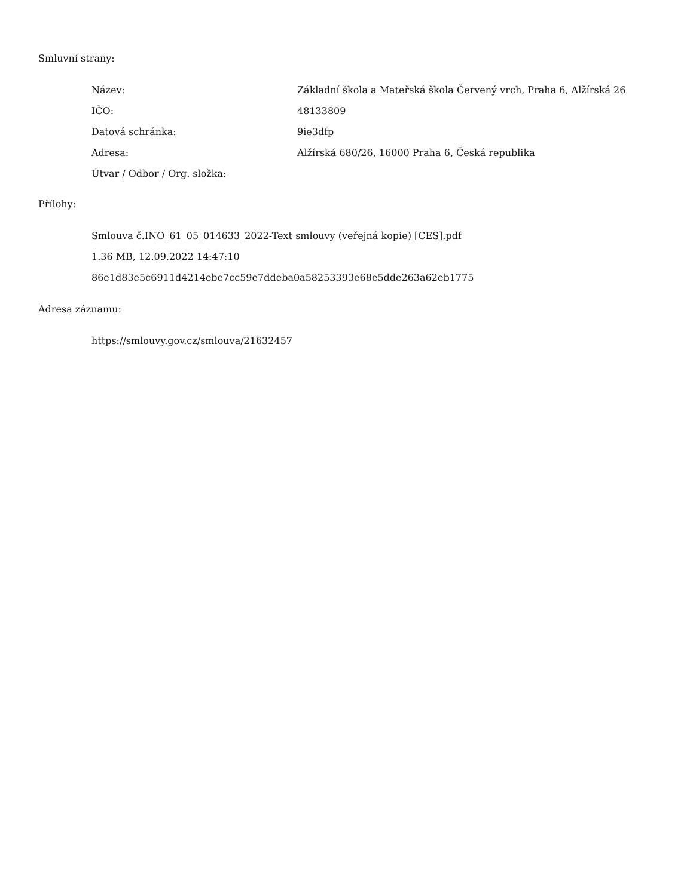Smluvní strany:
| Název: | Základní škola a Mateřská škola Červený vrch, Praha 6, Alžírská 26 |
| IČO: | 48133809 |
| Datová schránka: | 9ie3dfp |
| Adresa: | Alžírská 680/26, 16000 Praha 6, Česká republika |
| Útvar / Odbor / Org. složka: | |
Přílohy:
Smlouva č.INO_61_05_014633_2022-Text smlouvy (veřejná kopie) [CES].pdf
1.36 MB, 12.09.2022 14:47:10
86e1d83e5c6911d4214ebe7cc59e7ddeba0a58253393e68e5dde263a62eb1775
Adresa záznamu:
https://smlouvy.gov.cz/smlouva/21632457